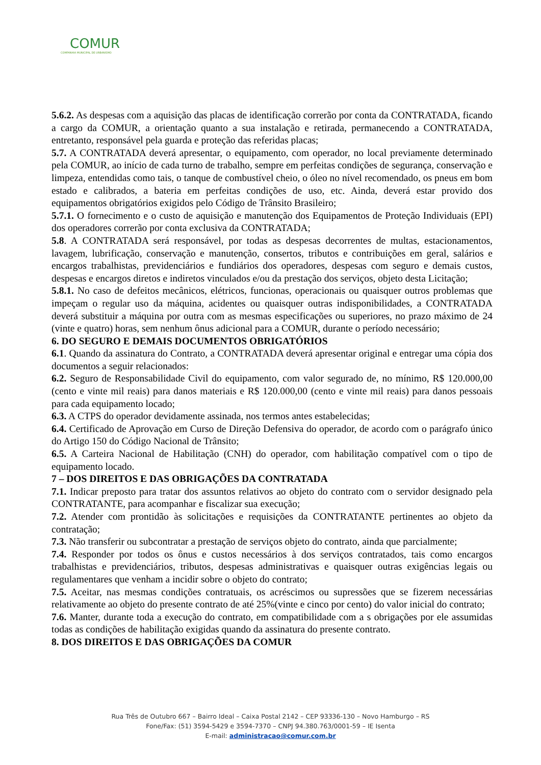COMUR
COMPANHIA MUNICIPAL DE URBANISMO
5.6.2. As despesas com a aquisição das placas de identificação correrão por conta da CONTRATADA, ficando a cargo da COMUR, a orientação quanto a sua instalação e retirada, permanecendo a CONTRATADA, entretanto, responsável pela guarda e proteção das referidas placas;
5.7. A CONTRATADA deverá apresentar, o equipamento, com operador, no local previamente determinado pela COMUR, ao início de cada turno de trabalho, sempre em perfeitas condições de segurança, conservação e limpeza, entendidas como tais, o tanque de combustível cheio, o óleo no nível recomendado, os pneus em bom estado e calibrados, a bateria em perfeitas condições de uso, etc. Ainda, deverá estar provido dos equipamentos obrigatórios exigidos pelo Código de Trânsito Brasileiro;
5.7.1. O fornecimento e o custo de aquisição e manutenção dos Equipamentos de Proteção Individuais (EPI) dos operadores correrão por conta exclusiva da CONTRATADA;
5.8. A CONTRATADA será responsável, por todas as despesas decorrentes de multas, estacionamentos, lavagem, lubrificação, conservação e manutenção, consertos, tributos e contribuições em geral, salários e encargos trabalhistas, previdenciários e fundiários dos operadores, despesas com seguro e demais custos, despesas e encargos diretos e indiretos vinculados e/ou da prestação dos serviços, objeto desta Licitação;
5.8.1. No caso de defeitos mecânicos, elétricos, funcionas, operacionais ou quaisquer outros problemas que impeçam o regular uso da máquina, acidentes ou quaisquer outras indisponibilidades, a CONTRATADA deverá substituir a máquina por outra com as mesmas especificações ou superiores, no prazo máximo de 24 (vinte e quatro) horas, sem nenhum ônus adicional para a COMUR, durante o período necessário;
6. DO SEGURO E DEMAIS DOCUMENTOS OBRIGATÓRIOS
6.1. Quando da assinatura do Contrato, a CONTRATADA deverá apresentar original e entregar uma cópia dos documentos a seguir relacionados:
6.2. Seguro de Responsabilidade Civil do equipamento, com valor segurado de, no mínimo, R$ 120.000,00 (cento e vinte mil reais) para danos materiais e R$ 120.000,00 (cento e vinte mil reais) para danos pessoais para cada equipamento locado;
6.3. A CTPS do operador devidamente assinada, nos termos antes estabelecidas;
6.4. Certificado de Aprovação em Curso de Direção Defensiva do operador, de acordo com o parágrafo único do Artigo 150 do Código Nacional de Trânsito;
6.5. A Carteira Nacional de Habilitação (CNH) do operador, com habilitação compatível com o tipo de equipamento locado.
7 – DOS DIREITOS E DAS OBRIGAÇÕES DA CONTRATADA
7.1. Indicar preposto para tratar dos assuntos relativos ao objeto do contrato com o servidor designado pela CONTRATANTE, para acompanhar e fiscalizar sua execução;
7.2. Atender com prontidão às solicitações e requisições da CONTRATANTE pertinentes ao objeto da contratação;
7.3. Não transferir ou subcontratar a prestação de serviços objeto do contrato, ainda que parcialmente;
7.4. Responder por todos os ônus e custos necessários à dos serviços contratados, tais como encargos trabalhistas e previdenciários, tributos, despesas administrativas e quaisquer outras exigências legais ou regulamentares que venham a incidir sobre o objeto do contrato;
7.5. Aceitar, nas mesmas condições contratuais, os acréscimos ou supressões que se fizerem necessárias relativamente ao objeto do presente contrato de até 25%(vinte e cinco por cento) do valor inicial do contrato;
7.6. Manter, durante toda a execução do contrato, em compatibilidade com a s obrigações por ele assumidas todas as condições de habilitação exigidas quando da assinatura do presente contrato.
8. DOS DIREITOS E DAS OBRIGAÇÕES DA COMUR
Rua Três de Outubro 667 – Bairro Ideal – Caixa Postal 2142 – CEP 93336-130 – Novo Hamburgo – RS
Fone/Fax: (51) 3594-5429 e 3594-7370 – CNPJ 94.380.763/0001-59 – IE Isenta
E-mail: administracao@comur.com.br